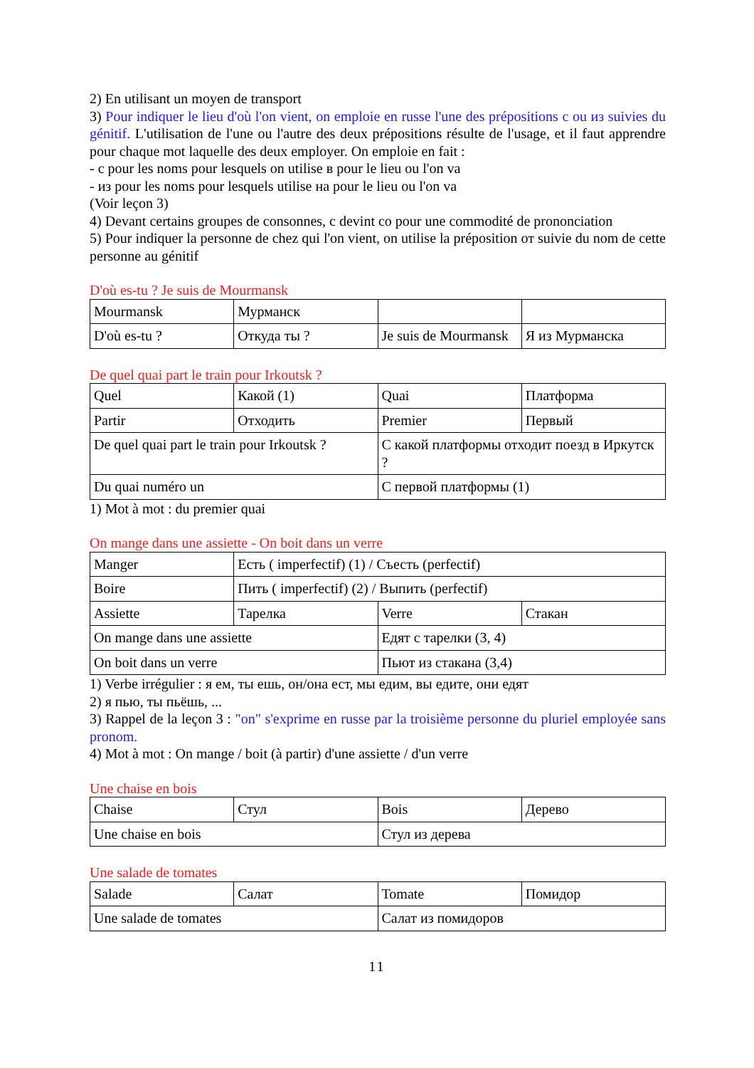2) En utilisant un moyen de transport
3) Pour indiquer le lieu d'où l'on vient, on emploie en russe l'une des prépositions с ou из suivies du génitif. L'utilisation de l'une ou l'autre des deux prépositions résulte de l'usage, et il faut apprendre pour chaque mot laquelle des deux employer. On emploie en fait :
- с pour les noms pour lesquels on utilise в pour le lieu ou l'on va
- из pour les noms pour lesquels utilise на pour le lieu ou l'on va
(Voir leçon 3)
4) Devant certains groupes de consonnes, с devint со pour une commodité de prononciation
5) Pour indiquer la personne de chez qui l'on vient, on utilise la préposition от suivie du nom de cette personne au génitif
D'où es-tu ? Je suis de Mourmansk
| Mourmansk | Мурманск | | |
| D'où es-tu ? | Откуда ты ? | Je suis de Mourmansk | Я из Мурманска |
De quel quai part le train pour Irkoutsk ?
| Quel | Какой (1) | Quai | Платформа |
| Partir | Отходить | Premier | Первый |
| De quel quai part le train pour Irkoutsk ? | | С какой платформы отходит поезд в Иркутск ? | |
| Du quai numéro un | | С первой платформы (1) | |
1) Mot à mot : du premier quai
On mange dans une assiette - On boit dans un verre
| Manger | Есть ( imperfectif) (1) / Съесть (perfectif) | | |
| Boire | Пить ( imperfectif) (2) / Выпить (perfectif) | | |
| Assiette | Тарелка | Verre | Стакан |
| On mange dans une assiette | | Едят с тарелки (3, 4) | |
| On boit dans un verre | | Пьют из стакана (3,4) | |
1) Verbe irrégulier : я ем, ты ешь, он/она ест, мы едим, вы едите, они едят
2) я пью, ты пьёшь, ...
3) Rappel de la leçon 3 : "on" s'exprime en russe par la troisième personne du pluriel employée sans pronom.
4) Mot à mot : On mange / boit (à partir) d'une assiette / d'un verre
Une chaise en bois
| Chaise | Стул | Bois | Дерево |
| Une chaise en bois | | Стул из дерева | |
Une salade de tomates
| Salade | Салат | Tomate | Помидор |
| Une salade de tomates | | Салат из помидоров | |
11